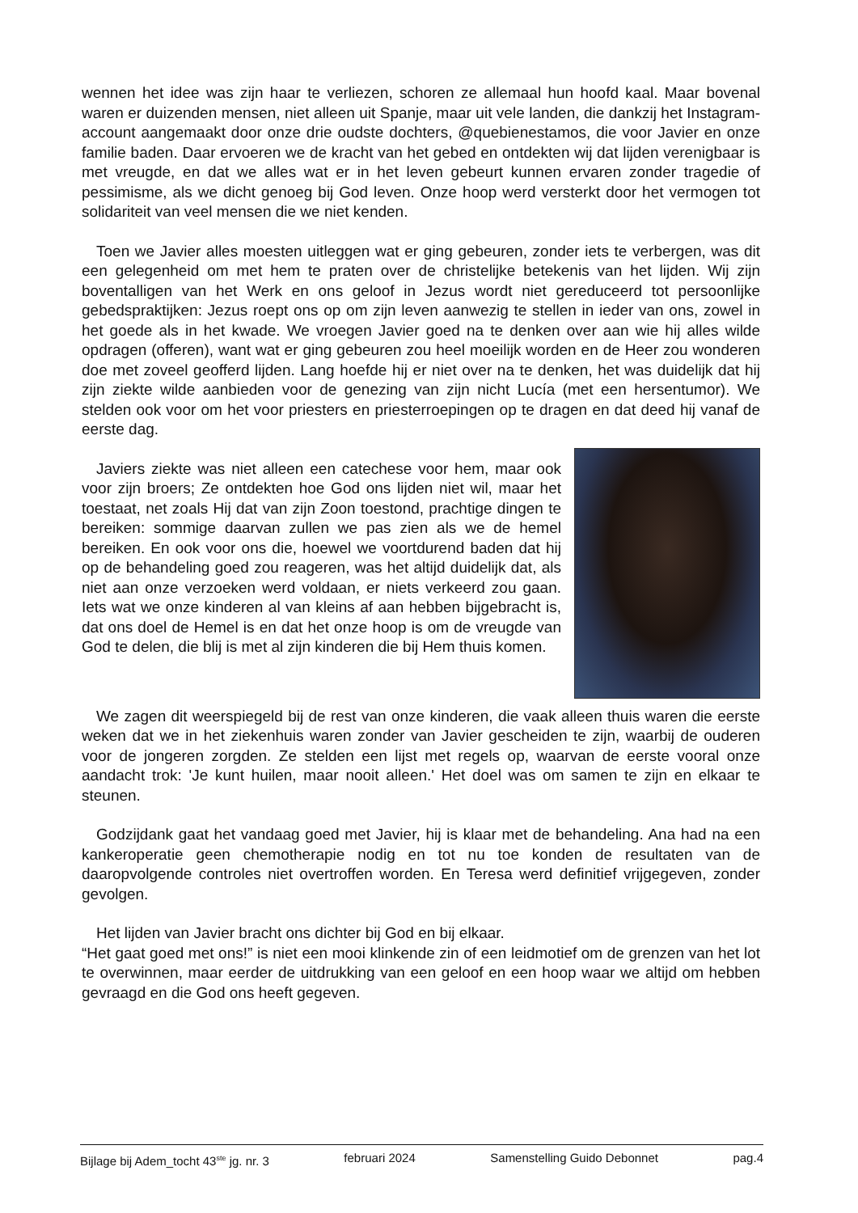wennen het idee was zijn haar te verliezen, schoren ze allemaal hun hoofd kaal. Maar bovenal waren er duizenden mensen, niet alleen uit Spanje, maar uit vele landen, die dankzij het Instagram-account aangemaakt door onze drie oudste dochters, @quebienestamos, die voor Javier en onze familie baden. Daar ervoeren we de kracht van het gebed en ontdekten wij dat lijden verenigbaar is met vreugde, en dat we alles wat er in het leven gebeurt kunnen ervaren zonder tragedie of pessimisme, als we dicht genoeg bij God leven. Onze hoop werd versterkt door het vermogen tot solidariteit van veel mensen die we niet kenden.
Toen we Javier alles moesten uitleggen wat er ging gebeuren, zonder iets te verbergen, was dit een gelegenheid om met hem te praten over de christelijke betekenis van het lijden. Wij zijn boventalligen van het Werk en ons geloof in Jezus wordt niet gereduceerd tot persoonlijke gebedspraktijken: Jezus roept ons op om zijn leven aanwezig te stellen in ieder van ons, zowel in het goede als in het kwade. We vroegen Javier goed na te denken over aan wie hij alles wilde opdragen (offeren), want wat er ging gebeuren zou heel moeilijk worden en de Heer zou wonderen doe met zoveel geofferd lijden. Lang hoefde hij er niet over na te denken, het was duidelijk dat hij zijn ziekte wilde aanbieden voor de genezing van zijn nicht Lucía (met een hersentumor). We stelden ook voor om het voor priesters en priesterroepingen op te dragen en dat deed hij vanaf de eerste dag.
Javiers ziekte was niet alleen een catechese voor hem, maar ook voor zijn broers; Ze ontdekten hoe God ons lijden niet wil, maar het toestaat, net zoals Hij dat van zijn Zoon toestond, prachtige dingen te bereiken: sommige daarvan zullen we pas zien als we de hemel bereiken. En ook voor ons die, hoewel we voortdurend baden dat hij op de behandeling goed zou reageren, was het altijd duidelijk dat, als niet aan onze verzoeken werd voldaan, er niets verkeerd zou gaan. Iets wat we onze kinderen al van kleins af aan hebben bijgebracht is, dat ons doel de Hemel is en dat het onze hoop is om de vreugde van God te delen, die blij is met al zijn kinderen die bij Hem thuis komen.
We zagen dit weerspiegeld bij de rest van onze kinderen, die vaak alleen thuis waren die eerste weken dat we in het ziekenhuis waren zonder van Javier gescheiden te zijn, waarbij de ouderen voor de jongeren zorgden. Ze stelden een lijst met regels op, waarvan de eerste vooral onze aandacht trok: 'Je kunt huilen, maar nooit alleen.' Het doel was om samen te zijn en elkaar te steunen.
Godzijdank gaat het vandaag goed met Javier, hij is klaar met de behandeling. Ana had na een kankeroperatie geen chemotherapie nodig en tot nu toe konden de resultaten van de daaropvolgende controles niet overtroffen worden. En Teresa werd definitief vrijgegeven, zonder gevolgen.
Het lijden van Javier bracht ons dichter bij God en bij elkaar.
“Het gaat goed met ons!” is niet een mooi klinkende zin of een leidmotief om de grenzen van het lot te overwinnen, maar eerder de uitdrukking van een geloof en een hoop waar we altijd om hebben gevraagd en die God ons heeft gegeven.
Bijlage bij Adem_tocht 43<sup>ste</sup> jg. nr. 3 februari 2024 Samenstelling Guido Debonnet pag.4